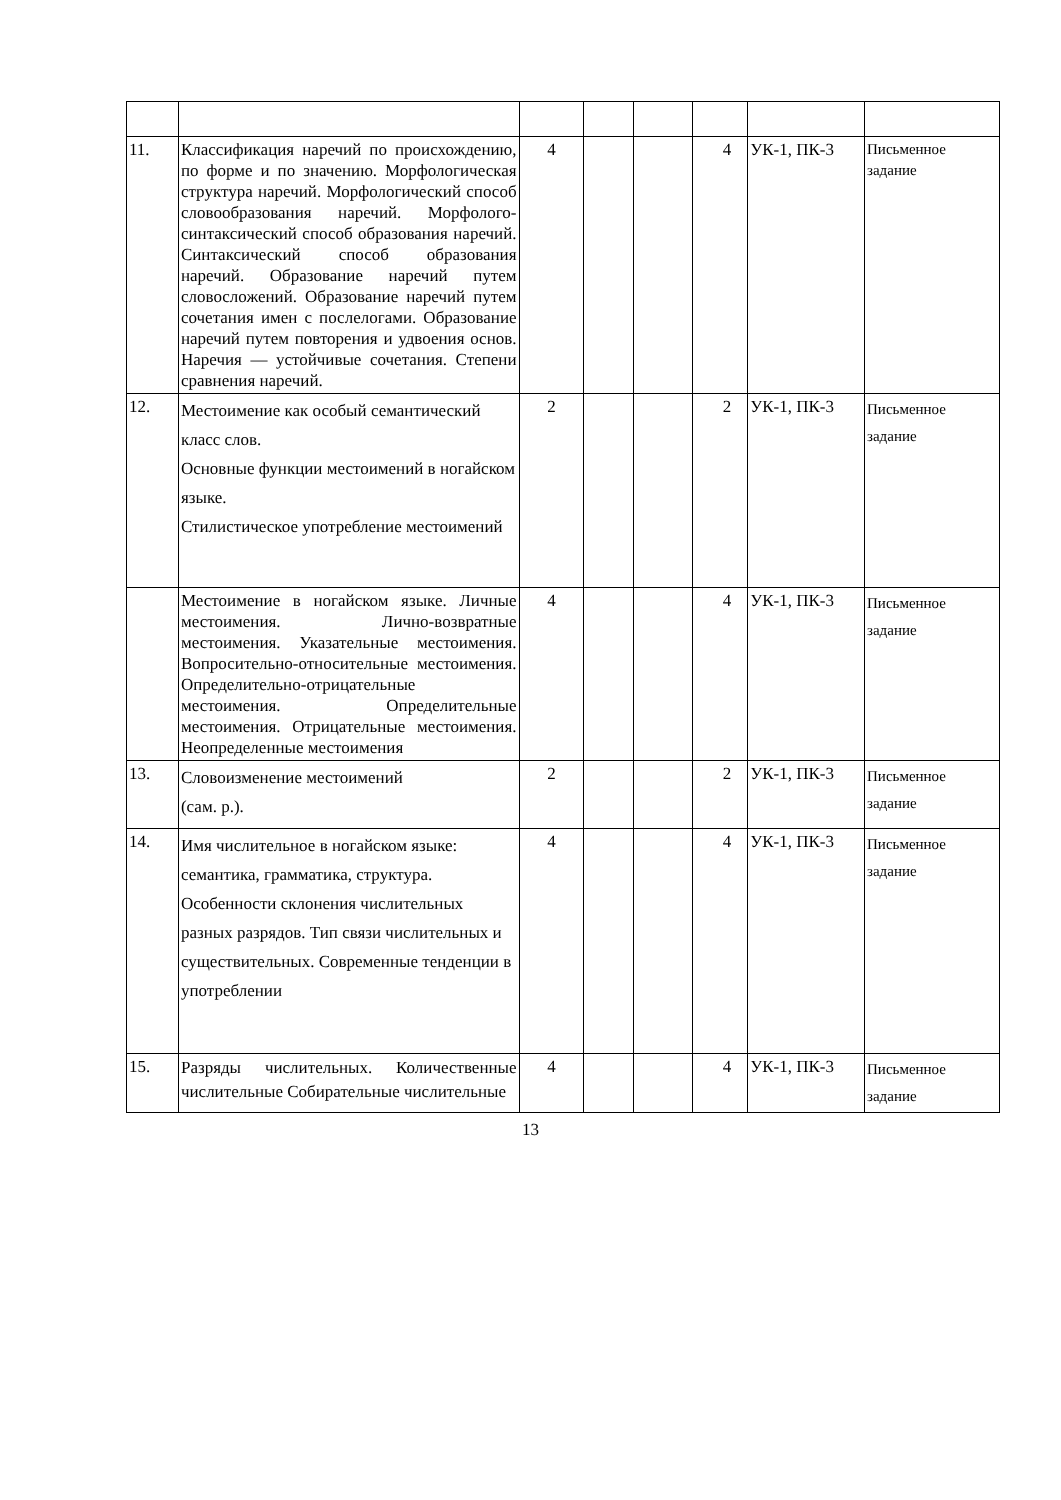| 11. | Классификация наречий по происхождению, по форме и по значению. Морфологическая структура наречий. Морфологический способ словообразования наречий. Морфолого-синтаксический способ образования наречий. Синтаксический способ образования наречий. Образование наречий путем словосложений. Образование наречий путем сочетания имен с послелогами. Образование наречий путем повторения и удвоения основ. Наречия — устойчивые сочетания. Степени сравнения наречий. | 4 | | | 4 | УК-1, ПК-3 | Письменное задание |
| 12. | Местоимение как особый семантический класс слов. Основные функции местоимений в ногайском языке. Стилистическое употребление местоимений | 2 | | | 2 | УК-1, ПК-3 | Письменное задание |
| | Местоимение в ногайском языке. Личные местоимения. Лично-возвратные местоимения. Указательные местоимения. Вопросительно-относительные местоимения. Определительно-отрицательные местоимения. Определительные местоимения. Отрицательные местоимения. Неопределенные местоимения | 4 | | | 4 | УК-1, ПК-3 | Письменное задание |
| 13. | Словоизменение местоимений (сам. р.). | 2 | | | 2 | УК-1, ПК-3 | Письменное задание |
| 14. | Имя числительное в ногайском языке: семантика, грамматика, структура. Особенности склонения числительных разных разрядов. Тип связи числительных и существительных. Современные тенденции в употреблении | 4 | | | 4 | УК-1, ПК-3 | Письменное задание |
| 15. | Разряды числительных. Количественные числительные Собирательные числительные | 4 | | | 4 | УК-1, ПК-3 | Письменное задание |
13